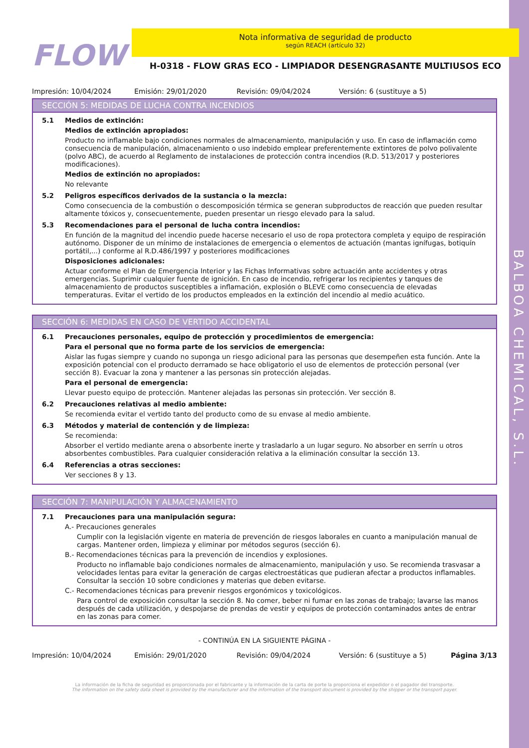BALBOA CHEMICAL, S.L.
FLOW
Nota informativa de seguridad de producto
según REACH (artículo 32)
H-0318 - FLOW GRAS ECO - LIMPIADOR DESENGRASANTE MULTIUSOS ECO
Impresión: 10/04/2024 Emisión: 29/01/2020 Revisión: 09/04/2024 Versión: 6 (sustituye a 5)
SECCIÓN 5: MEDIDAS DE LUCHA CONTRA INCENDIOS
5.1 Medios de extinción:
Medios de extinción apropiados:
Producto no inflamable bajo condiciones normales de almacenamiento, manipulación y uso. En caso de inflamación como consecuencia de manipulación, almacenamiento o uso indebido emplear preferentemente extintores de polvo polivalente (polvo ABC), de acuerdo al Reglamento de instalaciones de protección contra incendios (R.D. 513/2017 y posteriores modificaciones).
Medios de extinción no apropiados:
No relevante
5.2 Peligros específicos derivados de la sustancia o la mezcla:
Como consecuencia de la combustión o descomposición térmica se generan subproductos de reacción que pueden resultar altamente tóxicos y, consecuentemente, pueden presentar un riesgo elevado para la salud.
5.3 Recomendaciones para el personal de lucha contra incendios:
En función de la magnitud del incendio puede hacerse necesario el uso de ropa protectora completa y equipo de respiración autónomo. Disponer de un mínimo de instalaciones de emergencia o elementos de actuación (mantas ignífugas, botiquín portátil,...) conforme al R.D.486/1997 y posteriores modificaciones
Disposiciones adicionales:
Actuar conforme el Plan de Emergencia Interior y las Fichas Informativas sobre actuación ante accidentes y otras emergencias. Suprimir cualquier fuente de ignición. En caso de incendio, refrigerar los recipientes y tanques de almacenamiento de productos susceptibles a inflamación, explosión o BLEVE como consecuencia de elevadas temperaturas. Evitar el vertido de los productos empleados en la extinción del incendio al medio acuático.
SECCIÓN 6: MEDIDAS EN CASO DE VERTIDO ACCIDENTAL
6.1 Precauciones personales, equipo de protección y procedimientos de emergencia:
Para el personal que no forma parte de los servicios de emergencia:
Aislar las fugas siempre y cuando no suponga un riesgo adicional para las personas que desempeñen esta función. Ante la exposición potencial con el producto derramado se hace obligatorio el uso de elementos de protección personal (ver sección 8). Evacuar la zona y mantener a las personas sin protección alejadas.
Para el personal de emergencia:
Llevar puesto equipo de protección. Mantener alejadas las personas sin protección. Ver sección 8.
6.2 Precauciones relativas al medio ambiente:
Se recomienda evitar el vertido tanto del producto como de su envase al medio ambiente.
6.3 Métodos y material de contención y de limpieza:
Se recomienda:
Absorber el vertido mediante arena o absorbente inerte y trasladarlo a un lugar seguro. No absorber en serrín u otros absorbentes combustibles. Para cualquier consideración relativa a la eliminación consultar la sección 13.
6.4 Referencias a otras secciones:
Ver secciones 8 y 13.
SECCIÓN 7: MANIPULACIÓN Y ALMACENAMIENTO
7.1 Precauciones para una manipulación segura:
A.- Precauciones generales
Cumplir con la legislación vigente en materia de prevención de riesgos laborales en cuanto a manipulación manual de cargas. Mantener orden, limpieza y eliminar por métodos seguros (sección 6).
B.- Recomendaciones técnicas para la prevención de incendios y explosiones.
Producto no inflamable bajo condiciones normales de almacenamiento, manipulación y uso. Se recomienda trasvasar a velocidades lentas para evitar la generación de cargas electroestáticas que pudieran afectar a productos inflamables. Consultar la sección 10 sobre condiciones y materias que deben evitarse.
C.- Recomendaciones técnicas para prevenir riesgos ergonómicos y toxicológicos.
Para control de exposición consultar la sección 8. No comer, beber ni fumar en las zonas de trabajo; lavarse las manos después de cada utilización, y despojarse de prendas de vestir y equipos de protección contaminados antes de entrar en las zonas para comer.
- CONTINÚA EN LA SIGUIENTE PÁGINA -
Impresión: 10/04/2024 Emisión: 29/01/2020 Revisión: 09/04/2024 Versión: 6 (sustituye a 5) Página 3/13
La información de la ficha de seguridad es proporcionada por el fabricante y la información de la carta de porte la proporciona el expedidor o el pagador del transporte.
The information on the safety data sheet is provided by the manufacturer and the information of the transport document is provided by the shipper or the transport payer.